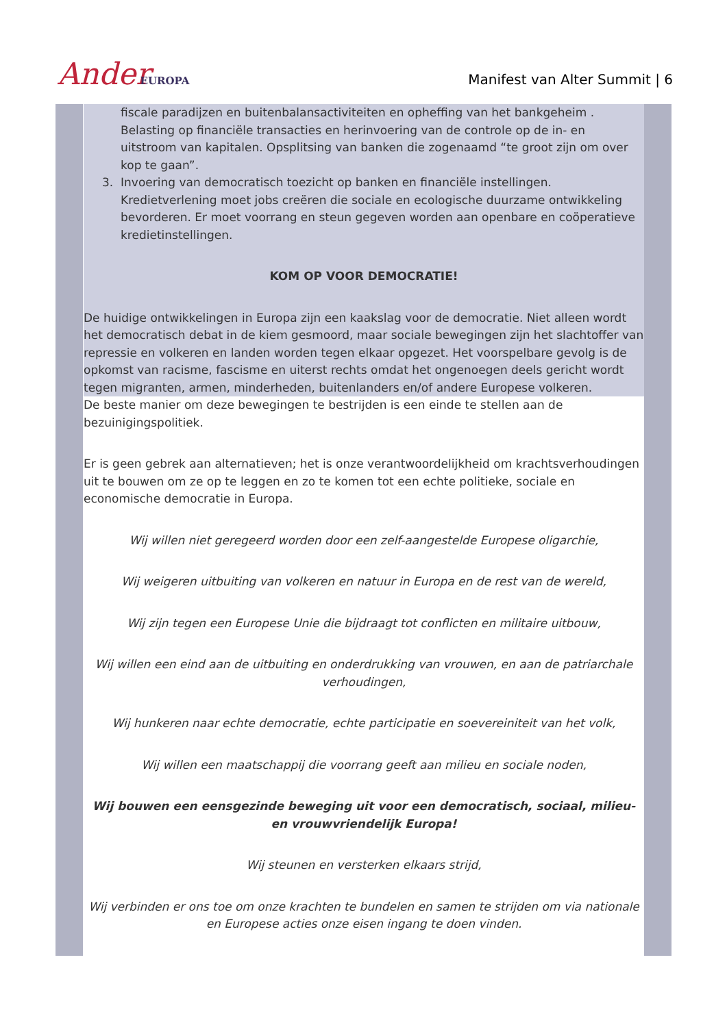Ander EUROPA
Manifest van Alter Summit | 6
fiscale paradijzen en buitenbalansactiviteiten en opheffing van het bankgeheim . Belasting op financiële transacties en herinvoering van de controle op de in- en uitstroom van kapitalen. Opsplitsing van banken die zogenaamd “te groot zijn om over kop te gaan”.
3. Invoering van democratisch toezicht op banken en financiële instellingen.
Kredietverlening moet jobs creëren die sociale en ecologische duurzame ontwikkeling bevorderen. Er moet voorrang en steun gegeven worden aan openbare en coöperatieve kredietinstellingen.
KOM OP VOOR DEMOCRATIE!
De huidige ontwikkelingen in Europa zijn een kaakslag voor de democratie. Niet alleen wordt het democratisch debat in de kiem gesmoord, maar sociale bewegingen zijn het slachtoffer van repressie en volkeren en landen worden tegen elkaar opgezet. Het voorspelbare gevolg is de opkomst van racisme, fascisme en uiterst rechts omdat het ongenoegen deels gericht wordt tegen migranten, armen, minderheden, buitenlanders en/of andere Europese volkeren.
De beste manier om deze bewegingen te bestrijden is een einde te stellen aan de bezuinigingspolitiek.
Er is geen gebrek aan alternatieven; het is onze verantwoordelijkheid om krachtsverhoudingen uit te bouwen om ze op te leggen en zo te komen tot een echte politieke, sociale en economische democratie in Europa.
Wij willen niet geregeerd worden door een zelf-aangestelde Europese oligarchie,
Wij weigeren uitbuiting van volkeren en natuur in Europa en de rest van de wereld,
Wij zijn tegen een Europese Unie die bijdraagt tot conflicten en militaire uitbouw,
Wij willen een eind aan de uitbuiting en onderdrukking van vrouwen, en aan de patriarchale verhoudingen,
Wij hunkeren naar echte democratie, echte participatie en soevereiniteit van het volk,
Wij willen een maatschappij die voorrang geeft aan milieu en sociale noden,
Wij bouwen een eensgezinde beweging uit voor een democratisch, sociaal, milieu- en vrouwvriendelijk Europa!
Wij steunen en versterken elkaars strijd,
Wij verbinden er ons toe om onze krachten te bundelen en samen te strijden om via nationale en Europese acties onze eisen ingang te doen vinden.